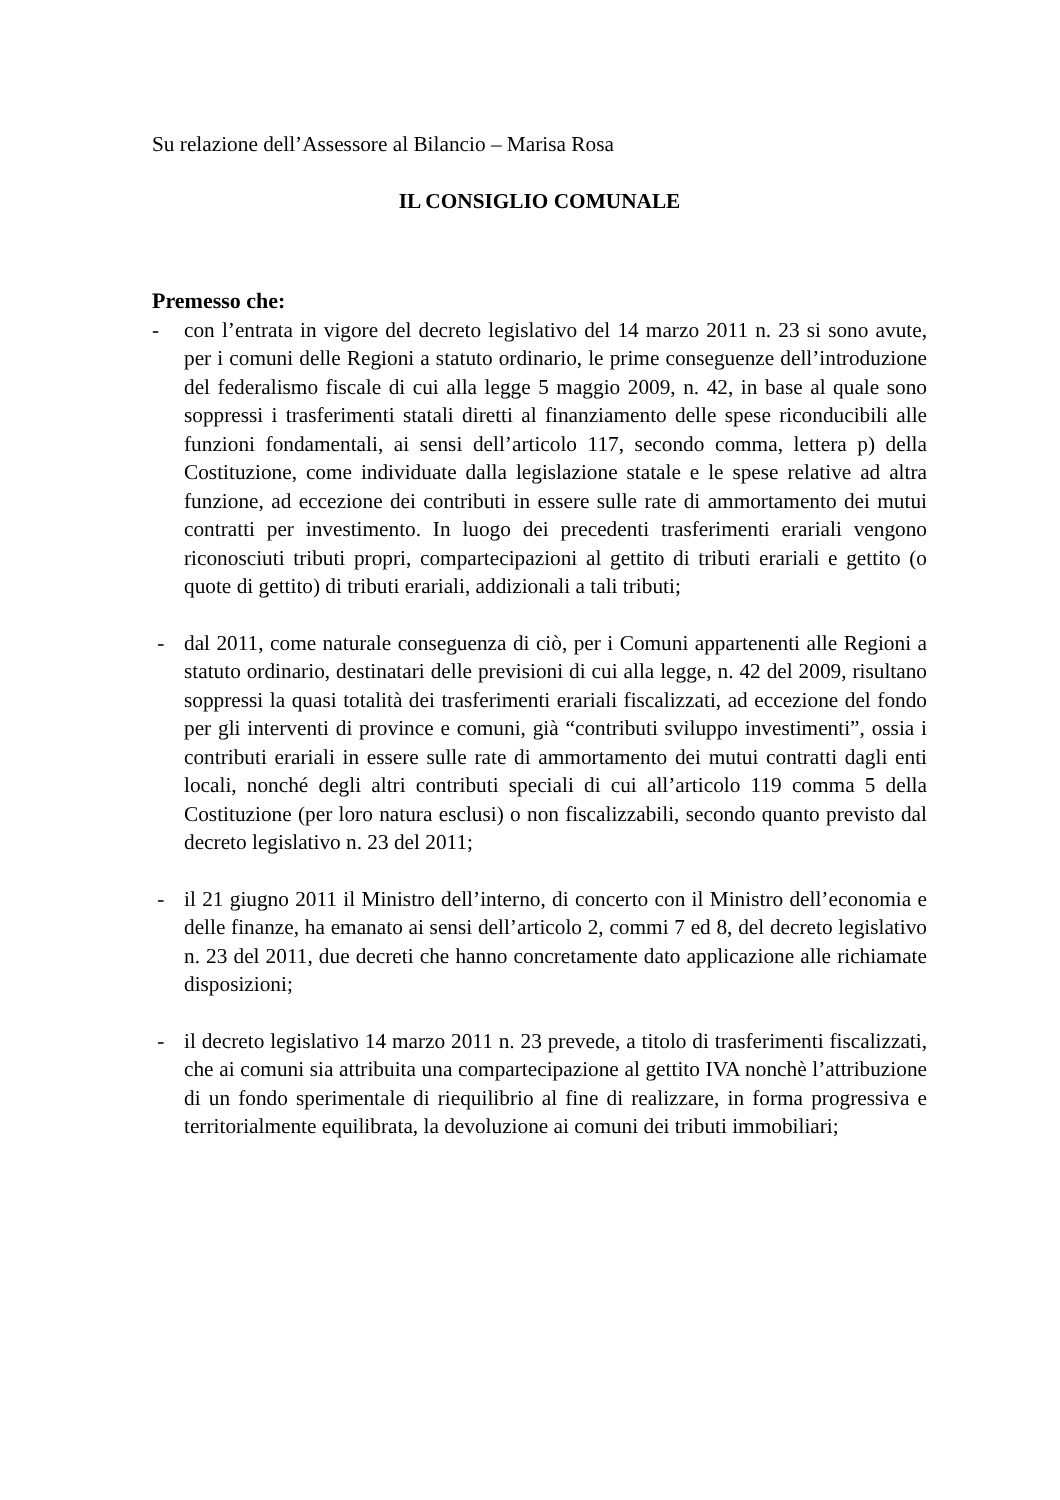Su relazione dell’Assessore al Bilancio – Marisa Rosa
IL CONSIGLIO COMUNALE
Premesso che:
- con l’entrata in vigore del decreto legislativo del 14 marzo 2011 n. 23 si sono avute, per i comuni delle Regioni a statuto ordinario, le prime conseguenze dell’introduzione del federalismo fiscale di cui alla legge 5 maggio 2009, n. 42, in base al quale sono soppressi i trasferimenti statali diretti al finanziamento delle spese riconducibili alle funzioni fondamentali, ai sensi dell’articolo 117, secondo comma, lettera p) della Costituzione, come individuate dalla legislazione statale e le spese relative ad altra funzione, ad eccezione dei contributi in essere sulle rate di ammortamento dei mutui contratti per investimento. In luogo dei precedenti trasferimenti erariali vengono riconosciuti tributi propri, compartecipazioni al gettito di tributi erariali e gettito (o quote di gettito) di tributi erariali, addizionali a tali tributi;
- dal 2011, come naturale conseguenza di ciò, per i Comuni appartenenti alle Regioni a statuto ordinario, destinatari delle previsioni di cui alla legge, n. 42 del 2009, risultano soppressi la quasi totalità dei trasferimenti erariali fiscalizzati, ad eccezione del fondo per gli interventi di province e comuni, già “contributi sviluppo investimenti”, ossia i contributi erariali in essere sulle rate di ammortamento dei mutui contratti dagli enti locali, nonché degli altri contributi speciali di cui all’articolo 119 comma 5 della Costituzione (per loro natura esclusi) o non fiscalizzabili, secondo quanto previsto dal decreto legislativo n. 23 del 2011;
- il 21 giugno 2011 il Ministro dell’interno, di concerto con il Ministro dell’economia e delle finanze, ha emanato ai sensi dell’articolo 2, commi 7 ed 8, del decreto legislativo n. 23 del 2011, due decreti che hanno concretamente dato applicazione alle richiamate disposizioni;
- il decreto legislativo 14 marzo 2011 n. 23 prevede, a titolo di trasferimenti fiscalizzati, che ai comuni sia attribuita una compartecipazione al gettito IVA nonchè l’attribuzione di un fondo sperimentale di riequilibrio al fine di realizzare, in forma progressiva e territorialmente equilibrata, la devoluzione ai comuni dei tributi immobiliari;